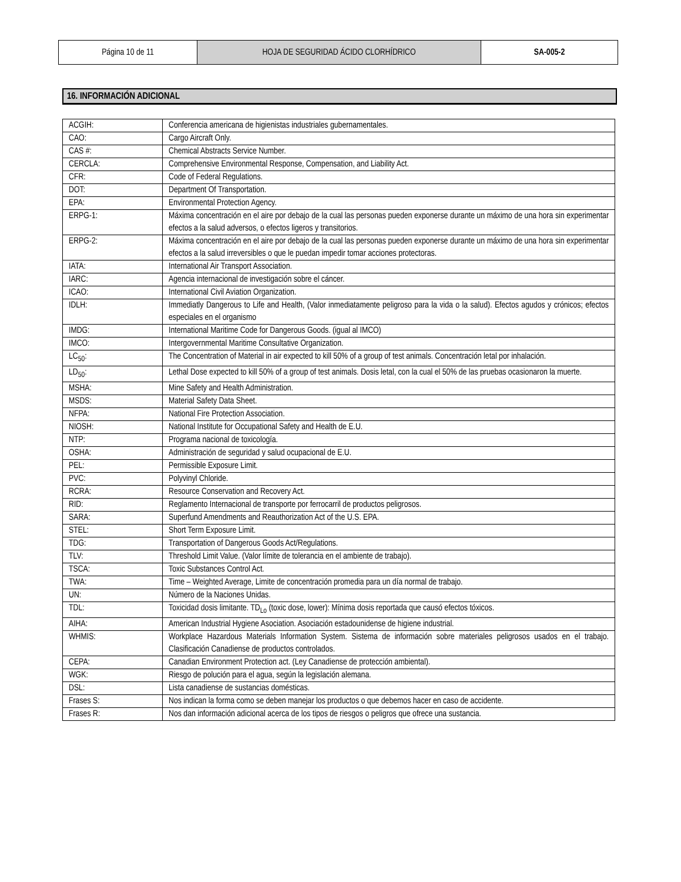| Página 10 de 11 | HOJA DE SEGURIDAD ÁCIDO CLORHÍDRICO | SA-005-2 |
16. INFORMACIÓN ADICIONAL
| ACGIH: | Conferencia americana de higienistas industriales gubernamentales. |
| CAO: | Cargo Aircraft Only. |
| CAS #: | Chemical Abstracts Service Number. |
| CERCLA: | Comprehensive Environmental Response, Compensation, and Liability Act. |
| CFR: | Code of Federal Regulations. |
| DOT: | Department Of Transportation. |
| EPA: | Environmental Protection Agency. |
| ERPG-1: | Máxima concentración en el aire por debajo de la cual las personas pueden exponerse durante un máximo de una hora sin experimentar efectos a la salud adversos, o efectos ligeros y transitorios. |
| ERPG-2: | Máxima concentración en el aire por debajo de la cual las personas pueden exponerse durante un máximo de una hora sin experimentar efectos a la salud irreversibles o que le puedan impedir tomar acciones protectoras. |
| IATA: | International Air Transport Association. |
| IARC: | Agencia internacional de investigación sobre el cáncer. |
| ICAO: | International Civil Aviation Organization. |
| IDLH: | Immediatly Dangerous to Life and Health, (Valor inmediatamente peligroso para la vida o la salud). Efectos agudos y crónicos; efectos especiales en el organismo |
| IMDG: | International Maritime Code for Dangerous Goods. (igual al IMCO) |
| IMCO: | Intergovernmental Maritime Consultative Organization. |
| LC<sub>50</sub>: | The Concentration of Material in air expected to kill 50% of a group of test animals. Concentración letal por inhalación. |
| LD<sub>50</sub>: | Lethal Dose expected to kill 50% of a group of test animals. Dosis letal, con la cual el 50% de las pruebas ocasionaron la muerte. |
| MSHA: | Mine Safety and Health Administration. |
| MSDS: | Material Safety Data Sheet. |
| NFPA: | National Fire Protection Association. |
| NIOSH: | National Institute for Occupational Safety and Health de E.U. |
| NTP: | Programa nacional de toxicología. |
| OSHA: | Administración de seguridad y salud ocupacional de E.U. |
| PEL: | Permissible Exposure Limit. |
| PVC: | Polyvinyl Chloride. |
| RCRA: | Resource Conservation and Recovery Act. |
| RID: | Reglamento Internacional de transporte por ferrocarril de productos peligrosos. |
| SARA: | Superfund Amendments and Reauthorization Act of the U.S. EPA. |
| STEL: | Short Term Exposure Limit. |
| TDG: | Transportation of Dangerous Goods Act/Regulations. |
| TLV: | Threshold Limit Value. (Valor límite de tolerancia en el ambiente de trabajo). |
| TSCA: | Toxic Substances Control Act. |
| TWA: | Time – Weighted Average, Limite de concentración promedia para un día normal de trabajo. |
| UN: | Número de la Naciones Unidas. |
| TDL: | Toxicidad dosis limitante. TD<sub>Lo</sub> (toxic dose, lower): Mínima dosis reportada que causó efectos tóxicos. |
| AIHA: | American Industrial Hygiene Asociation. Asociación estadounidense de higiene industrial. |
| WHMIS: | Workplace Hazardous Materials Information System. Sistema de información sobre materiales peligrosos usados en el trabajo. Clasificación Canadiense de productos controlados. |
| CEPA: | Canadian Environment Protection act. (Ley Canadiense de protección ambiental). |
| WGK: | Riesgo de polución para el agua, según la legislación alemana. |
| DSL: | Lista canadiense de sustancias domésticas. |
| Frases S: | Nos indican la forma como se deben manejar los productos o que debemos hacer en caso de accidente. |
| Frases R: | Nos dan información adicional acerca de los tipos de riesgos o peligros que ofrece una sustancia. |